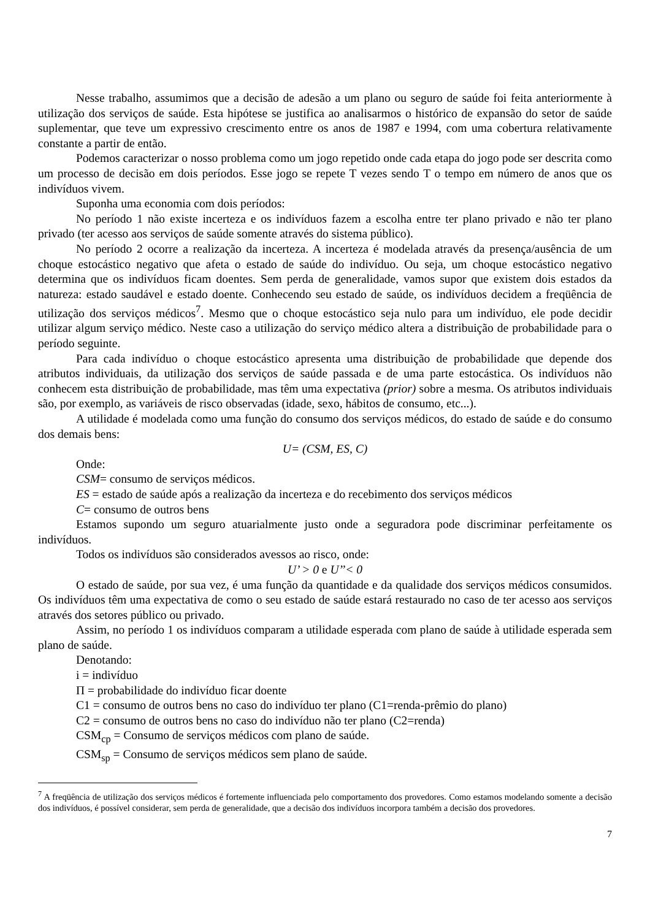Nesse trabalho, assumimos que a decisão de adesão a um plano ou seguro de saúde foi feita anteriormente à utilização dos serviços de saúde. Esta hipótese se justifica ao analisarmos o histórico de expansão do setor de saúde suplementar, que teve um expressivo crescimento entre os anos de 1987 e 1994, com uma cobertura relativamente constante a partir de então.
Podemos caracterizar o nosso problema como um jogo repetido onde cada etapa do jogo pode ser descrita como um processo de decisão em dois períodos. Esse jogo se repete T vezes sendo T o tempo em número de anos que os indivíduos vivem.
Suponha uma economia com dois períodos:
No período 1 não existe incerteza e os indivíduos fazem a escolha entre ter plano privado e não ter plano privado (ter acesso aos serviços de saúde somente através do sistema público).
No período 2 ocorre a realização da incerteza. A incerteza é modelada através da presença/ausência de um choque estocástico negativo que afeta o estado de saúde do indivíduo. Ou seja, um choque estocástico negativo determina que os indivíduos ficam doentes. Sem perda de generalidade, vamos supor que existem dois estados da natureza: estado saudável e estado doente. Conhecendo seu estado de saúde, os indivíduos decidem a freqüência de utilização dos serviços médicos<sup>7</sup>. Mesmo que o choque estocástico seja nulo para um indivíduo, ele pode decidir utilizar algum serviço médico. Neste caso a utilização do serviço médico altera a distribuição de probabilidade para o período seguinte.
Para cada indivíduo o choque estocástico apresenta uma distribuição de probabilidade que depende dos atributos individuais, da utilização dos serviços de saúde passada e de uma parte estocástica. Os indivíduos não conhecem esta distribuição de probabilidade, mas têm uma expectativa (prior) sobre a mesma. Os atributos individuais são, por exemplo, as variáveis de risco observadas (idade, sexo, hábitos de consumo, etc...).
A utilidade é modelada como uma função do consumo dos serviços médicos, do estado de saúde e do consumo dos demais bens:
U= (CSM, ES, C)
Onde:
CSM= consumo de serviços médicos.
ES = estado de saúde após a realização da incerteza e do recebimento dos serviços médicos
C= consumo de outros bens
Estamos supondo um seguro atuarialmente justo onde a seguradora pode discriminar perfeitamente os indivíduos.
Todos os indivíduos são considerados avessos ao risco, onde:
U’ > 0 e U’’< 0
O estado de saúde, por sua vez, é uma função da quantidade e da qualidade dos serviços médicos consumidos. Os indivíduos têm uma expectativa de como o seu estado de saúde estará restaurado no caso de ter acesso aos serviços através dos setores público ou privado.
Assim, no período 1 os indivíduos comparam a utilidade esperada com plano de saúde à utilidade esperada sem plano de saúde.
Denotando:
i = indivíduo
Π = probabilidade do indivíduo ficar doente
C1 = consumo de outros bens no caso do indivíduo ter plano (C1=renda-prêmio do plano)
C2 = consumo de outros bens no caso do indivíduo não ter plano (C2=renda)
CSM<sub>cp</sub> = Consumo de serviços médicos com plano de saúde.
CSM<sub>sp</sub> = Consumo de serviços médicos sem plano de saúde.
<sup>7</sup> A freqüência de utilização dos serviços médicos é fortemente influenciada pelo comportamento dos provedores. Como estamos modelando somente a decisão dos indivíduos, é possível considerar, sem perda de generalidade, que a decisão dos indivíduos incorpora também a decisão dos provedores.
7